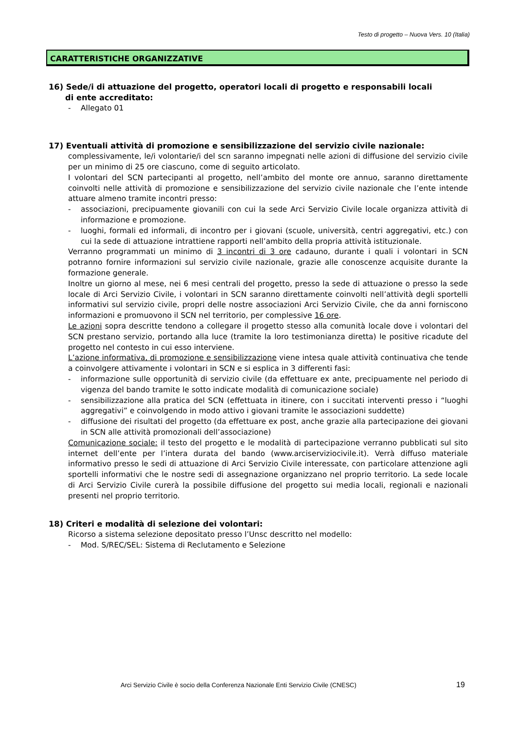Testo di progetto – Nuova Vers. 10 (Italia)
CARATTERISTICHE ORGANIZZATIVE
16) Sede/i di attuazione del progetto, operatori locali di progetto e responsabili locali
di ente accreditato:
- Allegato 01
17) Eventuali attività di promozione e sensibilizzazione del servizio civile nazionale:
complessivamente, le/i volontarie/i del scn saranno impegnati nelle azioni di diffusione del servizio civile per un minimo di 25 ore ciascuno, come di seguito articolato.
I volontari del SCN partecipanti al progetto, nell’ambito del monte ore annuo, saranno direttamente coinvolti nelle attività di promozione e sensibilizzazione del servizio civile nazionale che l’ente intende attuare almeno tramite incontri presso:
- associazioni, precipuamente giovanili con cui la sede Arci Servizio Civile locale organizza attività di informazione e promozione.
- luoghi, formali ed informali, di incontro per i giovani (scuole, università, centri aggregativi, etc.) con cui la sede di attuazione intrattiene rapporti nell’ambito della propria attività istituzionale.
Verranno programmati un minimo di 3 incontri di 3 ore cadauno, durante i quali i volontari in SCN potranno fornire informazioni sul servizio civile nazionale, grazie alle conoscenze acquisite durante la formazione generale.
Inoltre un giorno al mese, nei 6 mesi centrali del progetto, presso la sede di attuazione o presso la sede locale di Arci Servizio Civile, i volontari in SCN saranno direttamente coinvolti nell’attività degli sportelli informativi sul servizio civile, propri delle nostre associazioni Arci Servizio Civile, che da anni forniscono informazioni e promuovono il SCN nel territorio, per complessive 16 ore.
Le azioni sopra descritte tendono a collegare il progetto stesso alla comunità locale dove i volontari del SCN prestano servizio, portando alla luce (tramite la loro testimonianza diretta) le positive ricadute del progetto nel contesto in cui esso interviene.
L’azione informativa, di promozione e sensibilizzazione viene intesa quale attività continuativa che tende a coinvolgere attivamente i volontari in SCN e si esplica in 3 differenti fasi:
- informazione sulle opportunità di servizio civile (da effettuare ex ante, precipuamente nel periodo di vigenza del bando tramite le sotto indicate modalità di comunicazione sociale)
- sensibilizzazione alla pratica del SCN (effettuata in itinere, con i succitati interventi presso i “luoghi aggregativi” e coinvolgendo in modo attivo i giovani tramite le associazioni suddette)
- diffusione dei risultati del progetto (da effettuare ex post, anche grazie alla partecipazione dei giovani in SCN alle attività promozionali dell’associazione)
Comunicazione sociale: il testo del progetto e le modalità di partecipazione verranno pubblicati sul sito internet dell’ente per l’intera durata del bando (www.arciserviziocivile.it). Verrà diffuso materiale informativo presso le sedi di attuazione di Arci Servizio Civile interessate, con particolare attenzione agli sportelli informativi che le nostre sedi di assegnazione organizzano nel proprio territorio. La sede locale di Arci Servizio Civile curerà la possibile diffusione del progetto sui media locali, regionali e nazionali presenti nel proprio territorio.
18) Criteri e modalità di selezione dei volontari:
Ricorso a sistema selezione depositato presso l’Unsc descritto nel modello:
- Mod. S/REC/SEL: Sistema di Reclutamento e Selezione
Arci Servizio Civile è socio della Conferenza Nazionale Enti Servizio Civile (CNESC) 19